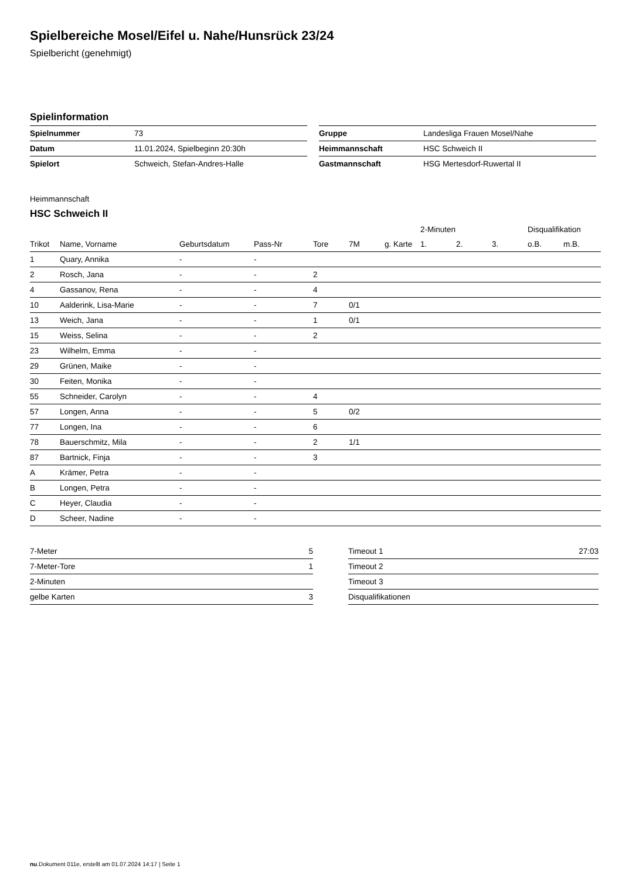Spielbereiche Mosel/Eifel u. Nahe/Hunsrück 23/24
Spielbericht (genehmigt)
Spielinformation
| Spielnummer | 73 |
| Datum | 11.01.2024, Spielbeginn 20:30h |
| Spielort | Schweich, Stefan-Andres-Halle |
| Gruppe | Landesliga Frauen Mosel/Nahe |
| Heimmannschaft | HSC Schweich II |
| Gastmannschaft | HSG Mertesdorf-Ruwertal II |
Heimmannschaft
HSC Schweich II
| | | | | | | | 2-Minuten | | | Disqualifikation | |
| --- | --- | --- | --- | --- | --- | --- | --- | --- | --- | --- | --- |
| Trikot | Name, Vorname | Geburtsdatum | Pass-Nr | Tore | 7M | g. Karte | 1. | 2. | 3. | o.B. | m.B. |
| 1 | Quary, Annika | - | - | | | | | | | | |
| 2 | Rosch, Jana | - | - | 2 | | | | | | | |
| 4 | Gassanov, Rena | - | - | 4 | | | | | | | |
| 10 | Aalderink, Lisa-Marie | - | - | 7 | 0/1 | | | | | | |
| 13 | Weich, Jana | - | - | 1 | 0/1 | | | | | | |
| 15 | Weiss, Selina | - | - | 2 | | | | | | | |
| 23 | Wilhelm, Emma | - | - | | | | | | | | |
| 29 | Grünen, Maike | - | - | | | | | | | | |
| 30 | Feiten, Monika | - | - | | | | | | | | |
| 55 | Schneider, Carolyn | - | - | 4 | | | | | | | |
| 57 | Longen, Anna | - | - | 5 | 0/2 | | | | | | |
| 77 | Longen, Ina | - | - | 6 | | | | | | | |
| 78 | Bauerschmitz, Mila | - | - | 2 | 1/1 | | | | | | |
| 87 | Bartnick, Finja | - | - | 3 | | | | | | | |
| A | Krämer, Petra | - | - | | | | | | | | |
| B | Longen, Petra | - | - | | | | | | | | |
| C | Heyer, Claudia | - | - | | | | | | | | |
| D | Scheer, Nadine | - | - | | | | | | | | |
| 7-Meter | 5 |
| 7-Meter-Tore | 1 |
| 2-Minuten | |
| gelbe Karten | 3 |
| Timeout 1 | 27:03 |
| Timeout 2 | |
| Timeout 3 | |
| Disqualifikationen | |
nu.Dokument 011e, erstellt am 01.07.2024 14:17 | Seite 1